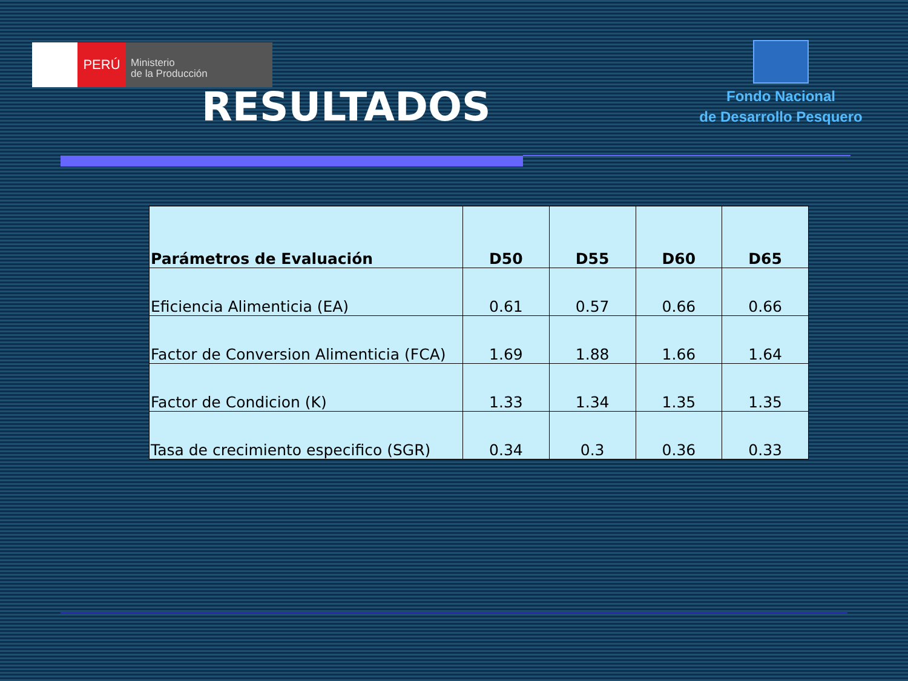PERÚ
Ministerio
de la Producción
Fondo Nacional
de Desarrollo Pesquero
RESULTADOS
| Parámetros de Evaluación | D50 | D55 | D60 | D65 |
| --- | --- | --- | --- | --- |
| Eficiencia Alimenticia (EA) | 0.61 | 0.57 | 0.66 | 0.66 |
| Factor de Conversion Alimenticia (FCA) | 1.69 | 1.88 | 1.66 | 1.64 |
| Factor de Condicion (K) | 1.33 | 1.34 | 1.35 | 1.35 |
| Tasa de crecimiento especifico (SGR) | 0.34 | 0.3 | 0.36 | 0.33 |